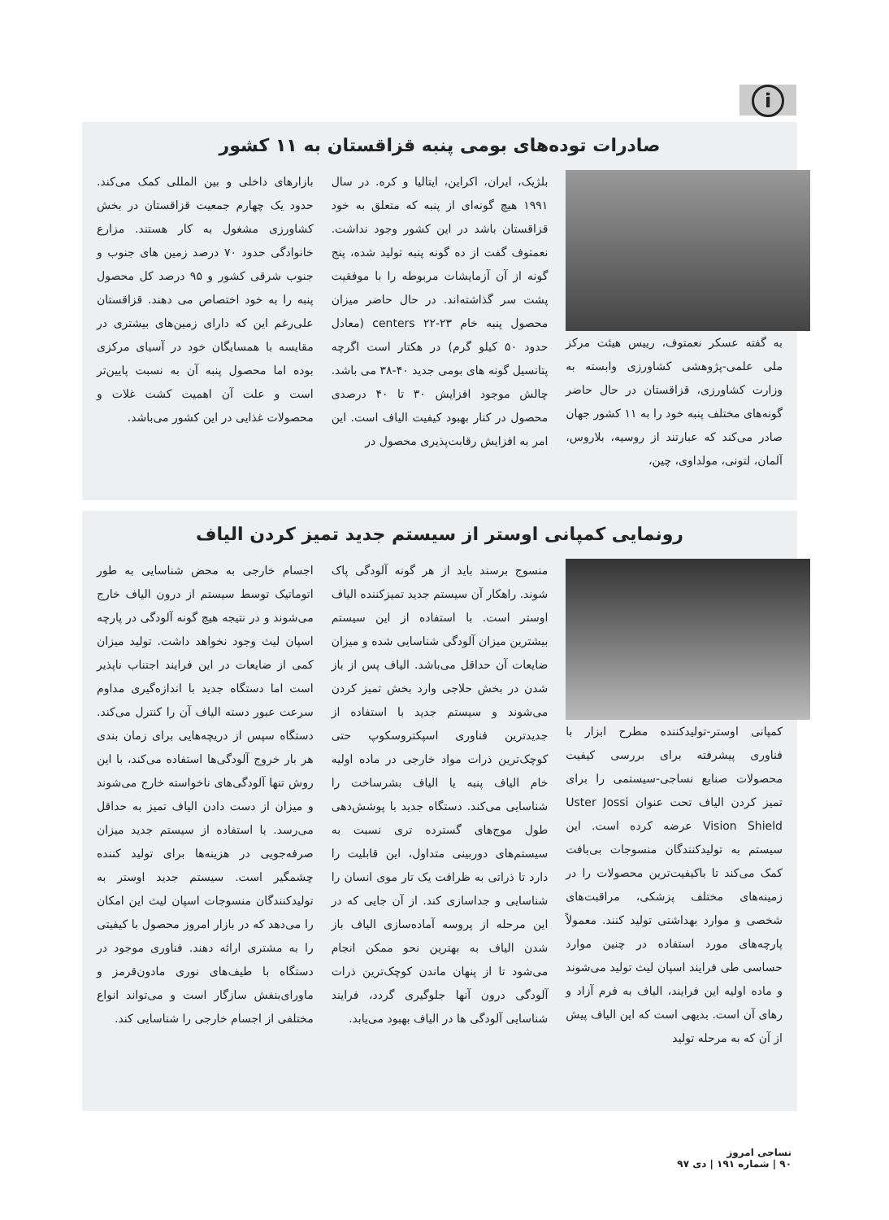i
صادرات توده‌های بومی پنبه قزاقستان به ۱۱ کشور
به گفته عسکر نعمتوف، رییس هیئت مرکز ملی علمی-پژوهشی کشاورزی وابسته به وزارت کشاورزی، قزاقستان در حال حاضر گونه‌های مختلف پنبه خود را به ۱۱ کشور جهان صادر می‌کند که عبارتند از روسیه، بلاروس، آلمان، لتونی، مولداوی، چین،
بلژیک، ایران، اکراین، ایتالیا و کره. در سال ۱۹۹۱ هیچ گونه‌ای از پنبه که متعلق به خود قزاقستان باشد در این کشور وجود نداشت. نعمتوف گفت از ده گونه پنبه تولید شده، پنج گونه از آن آزمایشات مربوطه را با موفقیت پشت سر گذاشته‌اند. در حال حاضر میزان محصول پنبه خام ۲۳-۲۲ centers (معادل حدود ۵۰ کیلو گرم) در هکتار است اگرچه پتانسیل گونه های بومی جدید ۴۰-۳۸ می باشد. چالش موجود افزایش ۳۰ تا ۴۰ درصدی محصول در کنار بهبود کیفیت الیاف است. این امر به افزایش رقابت‌پذیری محصول در
بازارهای داخلی و بین المللی کمک می‌کند. حدود یک چهارم جمعیت قزاقستان در بخش کشاورزی مشغول به کار هستند. مزارع خانوادگی حدود ۷۰ درصد زمین های جنوب و جنوب شرقی کشور و ۹۵ درصد کل محصول پنبه را به خود اختصاص می دهند. قزاقستان علی‌رغم این که دارای زمین‌های بیشتری در مقایسه با همسایگان خود در آسیای مرکزی بوده اما محصول پنبه آن به نسبت پایین‌تر است و علت آن اهمیت کشت غلات و محصولات غذایی در این کشور می‌باشد.
رونمایی کمپانی اوستر از سیستم جدید تمیز کردن الیاف
کمپانی اوستر-تولیدکننده مطرح ابزار با فناوری پیشرفته برای بررسی کیفیت محصولات صنایع نساجی-سیستمی را برای تمیز کردن الیاف تحت عنوان Uster Jossi Vision Shield عرضه کرده است. این سیستم به تولیدکنندگان منسوجات بی‌بافت کمک می‌کند تا باکیفیت‌ترین محصولات را در زمینه‌های مختلف پزشکی، مراقبت‌های شخصی و موارد بهداشتی تولید کنند. معمولاً پارچه‌های مورد استفاده در چنین موارد حساسی طی فرایند اسپان لیث تولید می‌شوند و ماده اولیه این فرایند، الیاف به فرم آزاد و رهای آن است. بدیهی است که این الیاف پیش از آن که به مرحله تولید
منسوج برسند باید از هر گونه آلودگی پاک شوند. راهکار آن سیستم جدید تمیزکننده الیاف اوستر است. با استفاده از این سیستم بیشترین میزان آلودگی شناسایی شده و میزان ضایعات آن حداقل می‌باشد. الیاف پس از باز شدن در بخش حلاجی وارد بخش تمیز کردن می‌شوند و سیستم جدید با استفاده از جدیدترین فناوری اسپکتروسکوپ حتی کوچک‌ترین ذرات مواد خارجی در ماده اولیه خام الیاف پنبه یا الیاف بشرساخت را شناسایی می‌کند. دستگاه جدید با پوشش‌دهی طول موج‌های گسترده تری نسبت به سیستم‌های دوربینی متداول، این قابلیت را دارد تا ذراتی به ظرافت یک تار موی انسان را شناسایی و جداسازی کند. از آن جایی که در این مرحله از پروسه آماده‌سازی الیاف باز شدن الیاف به بهترین نحو ممکن انجام می‌شود تا از پنهان ماندن کوچک‌ترین ذرات آلودگی درون آنها جلوگیری گردد، فرایند شناسایی آلودگی ها در الیاف بهبود می‌یابد.
اجسام خارجی به محض شناسایی به طور اتوماتیک توسط سیستم از درون الیاف خارج می‌شوند و در نتیجه هیچ گونه آلودگی در پارچه اسپان لیث وجود نخواهد داشت. تولید میزان کمی از ضایعات در این فرایند اجتناب ناپذیر است اما دستگاه جدید با اندازه‌گیری مداوم سرعت عبور دسته الیاف آن را کنترل می‌کند. دستگاه سپس از دریچه‌هایی برای زمان بندی هر بار خروج آلودگی‌ها استفاده می‌کند، با این روش تنها آلودگی‌های ناخواسته خارج می‌شوند و میزان از دست دادن الیاف تمیز به حداقل می‌رسد. با استفاده از سیستم جدید میزان صرفه‌جویی در هزینه‌ها برای تولید کننده چشمگیر است. سیستم جدید اوستر به تولیدکنندگان منسوجات اسپان لیث این امکان را می‌دهد که در بازار امروز محصول با کیفیتی را به مشتری ارائه دهند. فناوری موجود در دستگاه با طیف‌های نوری مادون‌قرمز و ماورای‌بنفش سازگار است و می‌تواند انواع مختلفی از اجسام خارجی را شناسایی کند.
نساجی امروز
۹۰ | شماره ۱۹۱ | دی ۹۷